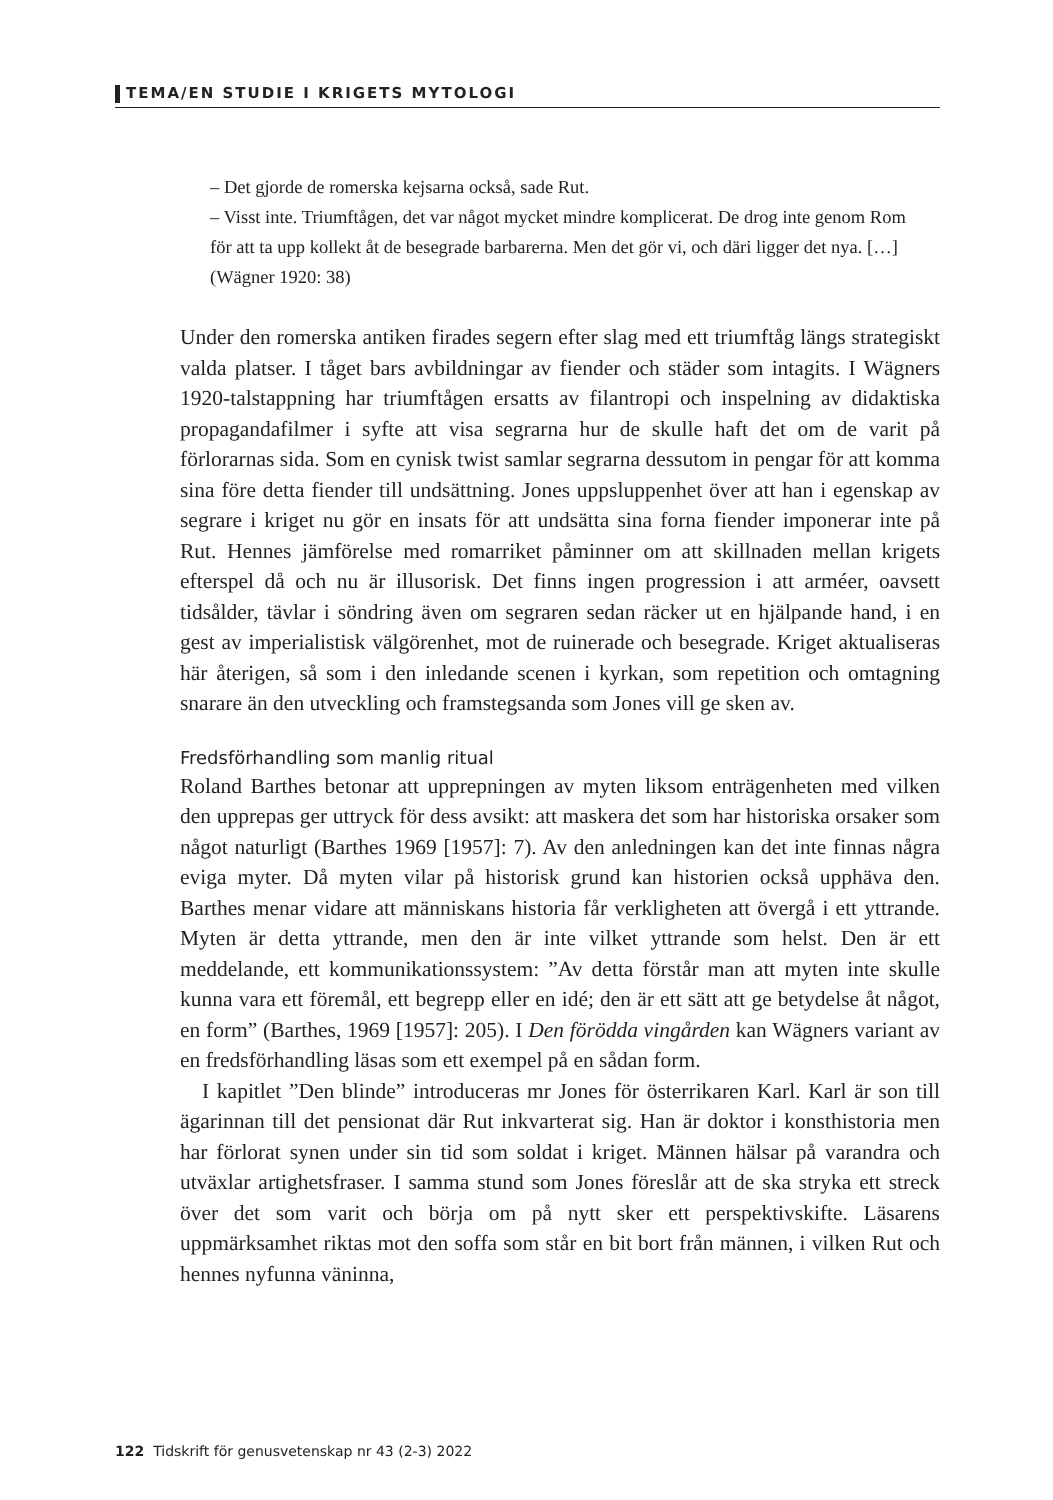TEMA/EN STUDIE I KRIGETS MYTOLOGI
– Det gjorde de romerska kejsarna också, sade Rut.
– Visst inte. Triumftågen, det var något mycket mindre komplicerat. De drog inte genom Rom för att ta upp kollekt åt de besegrade barbarerna. Men det gör vi, och däri ligger det nya. […] (Wägner 1920: 38)
Under den romerska antiken firades segern efter slag med ett triumftåg längs strategiskt valda platser. I tåget bars avbildningar av fiender och städer som intagits. I Wägners 1920-talstappning har triumftågen ersatts av filantropi och inspelning av didaktiska propagandafilmer i syfte att visa segrarna hur de skulle haft det om de varit på förlorarnas sida. Som en cynisk twist samlar segrarna dessutom in pengar för att komma sina före detta fiender till undsättning. Jones uppsluppenhet över att han i egenskap av segrare i kriget nu gör en insats för att undsätta sina forna fiender imponerar inte på Rut. Hennes jämförelse med romarriket påminner om att skillnaden mellan krigets efterspel då och nu är illusorisk. Det finns ingen progression i att arméer, oavsett tidsålder, tävlar i söndring även om segraren sedan räcker ut en hjälpande hand, i en gest av imperialistisk välgörenhet, mot de ruinerade och besegrade. Kriget aktualiseras här återigen, så som i den inledande scenen i kyrkan, som repetition och omtagning snarare än den utveckling och framstegsanda som Jones vill ge sken av.
Fredsförhandling som manlig ritual
Roland Barthes betonar att upprepningen av myten liksom enträgenheten med vilken den upprepas ger uttryck för dess avsikt: att maskera det som har historiska orsaker som något naturligt (Barthes 1969 [1957]: 7). Av den anledningen kan det inte finnas några eviga myter. Då myten vilar på historisk grund kan historien också upphäva den. Barthes menar vidare att människans historia får verkligheten att övergå i ett yttrande. Myten är detta yttrande, men den är inte vilket yttrande som helst. Den är ett meddelande, ett kommunikationssystem: ”Av detta förstår man att myten inte skulle kunna vara ett föremål, ett begrepp eller en idé; den är ett sätt att ge betydelse åt något, en form” (Barthes, 1969 [1957]: 205). I Den förödda vingården kan Wägners variant av en fredsförhandling läsas som ett exempel på en sådan form.
I kapitlet ”Den blinde” introduceras mr Jones för österrikaren Karl. Karl är son till ägarinnan till det pensionat där Rut inkvarterat sig. Han är doktor i konsthistoria men har förlorat synen under sin tid som soldat i kriget. Männen hälsar på varandra och utväxlar artighetsfraser. I samma stund som Jones föreslår att de ska stryka ett streck över det som varit och börja om på nytt sker ett perspektivskifte. Läsarens uppmärksamhet riktas mot den soffa som står en bit bort från männen, i vilken Rut och hennes nyfunna väninna,
122 Tidskrift för genusvetenskap nr 43 (2-3) 2022